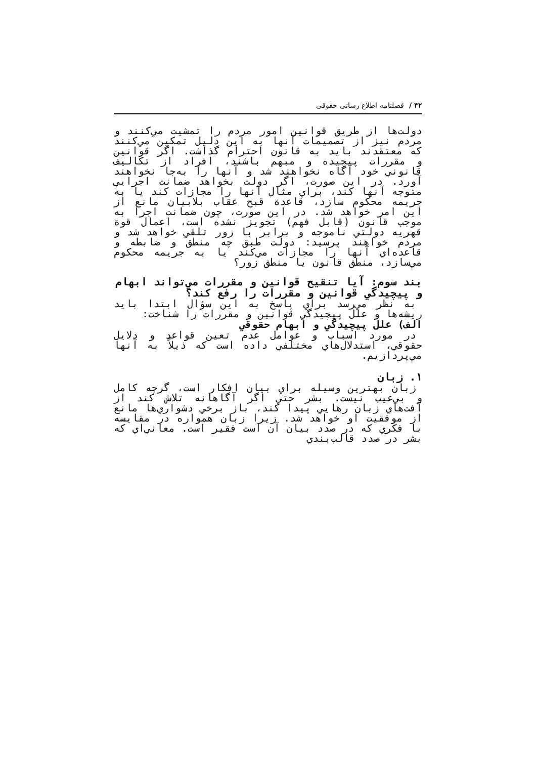۴۲ / فصلنامه اطلاع رسانی حقوقی
دولت‌ها از طريق قوانين امور مردم را تمشيت مي‌كنند و مردم نيز از تصميمات آنها به اين دليل تمكين مي‌كنند كه معتقدند بايد به قانون احترام گذاشت. اگر قوانين و مقررات پيچيده و مبهم باشند، افراد از تكاليف قانوني خود آگاه نخواهند شد و آنها را به‌جا نخواهند آورد. در اين صورت، اگر دولت بخواهد ضمانت اجرايي متوجه آنها كند، براي مثال آنها را مجازات كند يا به جريمه محكوم سازد، قاعدة قبح عقاب بلابيان مانع از اين امر خواهد شد. در اين صورت، چون ضمانت اجرا به موجب قانون (قابل فهم) تجويز نشده است، اعمال قوة قهريه دولتي ناموجه و برابر با زور تلقي خواهد شد و مردم خواهند پرسيد: دولت طبق چه منطق و ضابطه و قاعده‌اي آنها را مجازات مي‌كند يا به جريمه محكوم مي‌سازد، منطق قانون يا منطق زور؟
بند سوم: آيا تنقيح قوانين و مقررات مي‌تواند ابهام و پيچيدگي قوانين و مقررات را رفع كند؟
به نظر مي‌رسد براي پاسخ به اين سؤال ابتدا بايد ريشه‌ها و علل پيچيدگي قوانين و مقررات را شناخت:
الف) علل پيچيدگي و ابهام حقوقي
در مورد اسباب و عوامل عدم تعين قواعد و دلايل حقوقي، استدلال‌هاي مختلفي داده است كه ذيلاً به آنها مي‌پردازيم.
۱. زبان
زبان بهترين وسيله براي بيان افكار است، گرچه كامل و بي‌عيب نيست. بشر حتي اگر آگاهانه تلاش كند از آفت‌هاي زبان رهايي پيدا كند، باز برخي دشواري‌ها مانع از موفقيت او خواهد شد. زيرا زبان همواره در مقايسه با فكري كه در صدد بيان آن است فقير است. معاني‌اي كه بشر در صدد قالب‌بندي